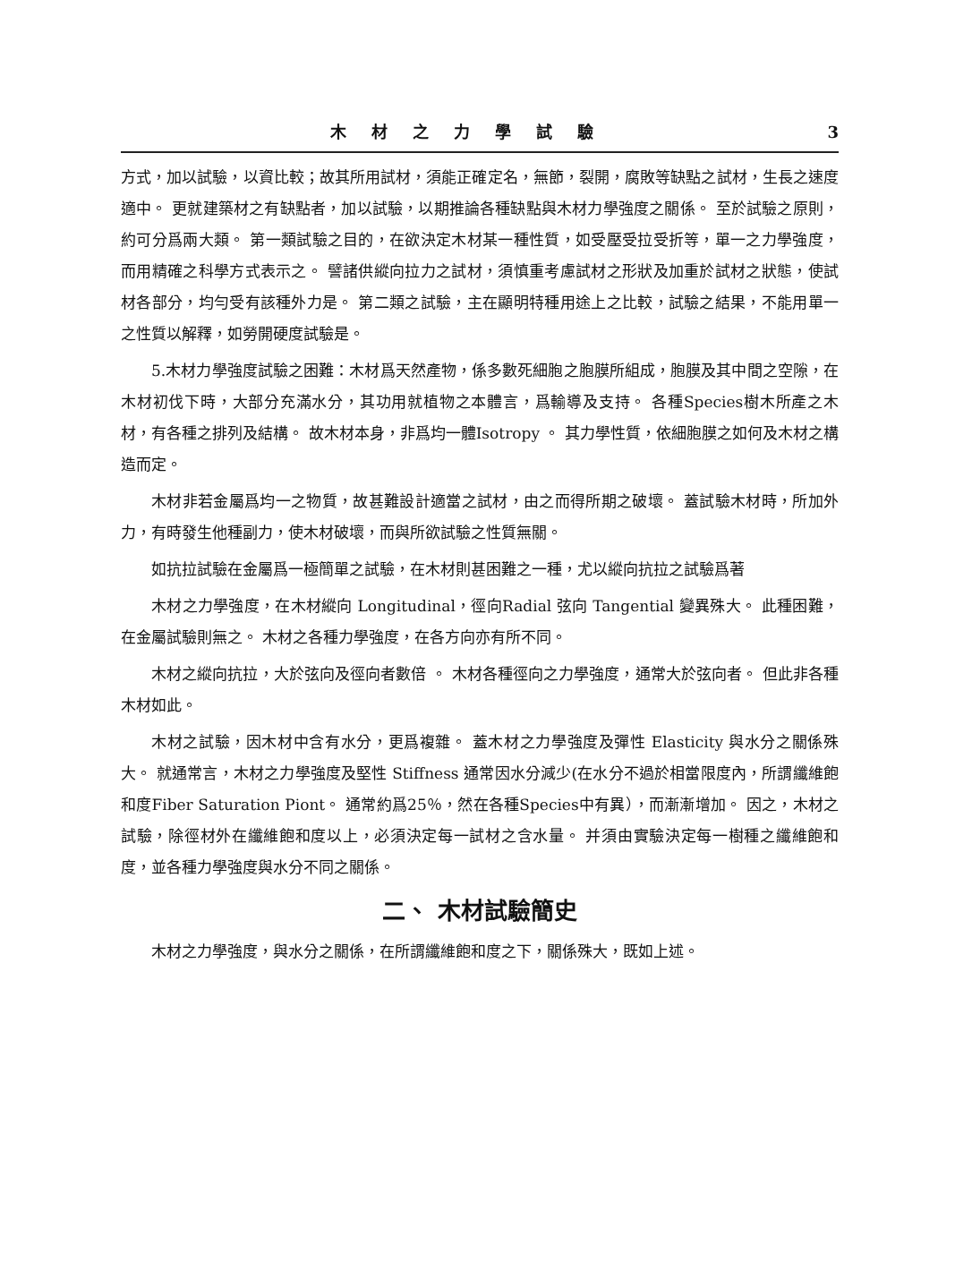木材之力學試驗 3
方式，加以試驗，以資比較；故其所用試材，須能正確定名，無節，裂開，腐敗等缺點之試材，生長之速度適中。 更就建築材之有缺點者，加以試驗，以期推論各種缺點與木材力學強度之關係。 至於試驗之原則，約可分爲兩大類。 第一類試驗之目的，在欲決定木材某一種性質，如受壓受拉受折等，單一之力學強度，而用精確之科學方式表示之。 譬諸供縱向拉力之試材，須慎重考慮試材之形狀及加重於試材之狀態，使試材各部分，均勻受有該種外力是。 第二類之試驗，主在顯明特種用途上之比較，試驗之結果，不能用單一之性質以解釋，如勞開硬度試驗是。
5.木材力學強度試驗之困難：木材爲天然產物，係多數死細胞之胞膜所組成，胞膜及其中間之空隙，在木材初伐下時，大部分充滿水分，其功用就植物之本體言，爲輸導及支持。 各種Species樹木所產之木材，有各種之排列及結構。 故木材本身，非爲均一體Isotropy 。 其力學性質，依細胞膜之如何及木材之構造而定。
木材非若金屬爲均一之物質，故甚難設計適當之試材，由之而得所期之破壞。 蓋試驗木材時，所加外力，有時發生他種副力，使木材破壞，而與所欲試驗之性質無關。
如抗拉試驗在金屬爲一極簡單之試驗，在木材則甚困難之一種，尤以縱向抗拉之試驗爲著
木材之力學強度，在木材縱向 Longitudinal，徑向Radial 弦向 Tangential 變異殊大。 此種困難，在金屬試驗則無之。 木材之各種力學強度，在各方向亦有所不同。
木材之縱向抗拉，大於弦向及徑向者數倍 。 木材各種徑向之力學強度，通常大於弦向者。 但此非各種木材如此。
木材之試驗，因木材中含有水分，更爲複雜。 蓋木材之力學強度及彈性 Elasticity 與水分之關係殊大。 就通常言，木材之力學強度及堅性 Stiffness 通常因水分減少(在水分不過於相當限度內，所謂纖維飽和度Fiber Saturation Piont。 通常約爲25％，然在各種Species中有異），而漸漸增加。 因之，木材之試驗，除徑材外在纖維飽和度以上，必須決定每一試材之含水量。 并須由實驗決定每一樹種之纖維飽和度，並各種力學強度與水分不同之關係。
二、 木材試驗簡史
木材之力學強度，與水分之關係，在所謂纖維飽和度之下，關係殊大，既如上述。